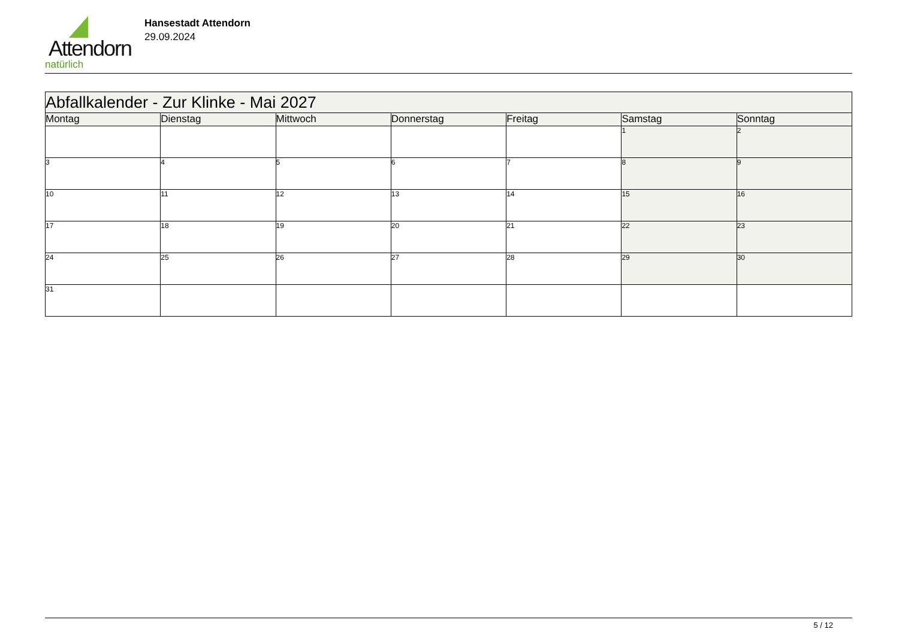Attendorn
natürlich
Hansestadt Attendorn
29.09.2024
| Abfallkalender - Zur Klinke - Mai 2027 | | | | | | |
| Montag | Dienstag | Mittwoch | Donnerstag | Freitag | Samstag | Sonntag |
| | | | | | 1 | 2 |
| 3 | 4 | 5 | 6 | 7 | 8 | 9 |
| 10 | 11 | 12 | 13 | 14 | 15 | 16 |
| 17 | 18 | 19 | 20 | 21 | 22 | 23 |
| 24 | 25 | 26 | 27 | 28 | 29 | 30 |
| 31 | | | | | | |
5 / 12